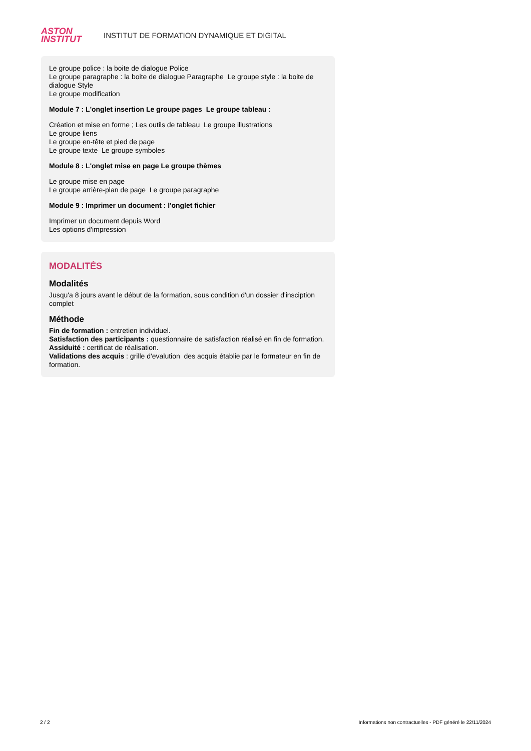ASTON
INSTITUT
INSTITUT DE FORMATION DYNAMIQUE ET DIGITAL
Le groupe police : la boite de dialogue Police
Le groupe paragraphe : la boite de dialogue Paragraphe Le groupe style : la boite de dialogue Style
Le groupe modification
Module 7 : L'onglet insertion Le groupe pages Le groupe tableau :
Création et mise en forme ; Les outils de tableau Le groupe illustrations
Le groupe liens
Le groupe en-tête et pied de page
Le groupe texte Le groupe symboles
Module 8 : L'onglet mise en page Le groupe thèmes
Le groupe mise en page
Le groupe arrière-plan de page Le groupe paragraphe
Module 9 : Imprimer un document : l'onglet fichier
Imprimer un document depuis Word
Les options d'impression
MODALITÉS
Modalités
Jusqu'a 8 jours avant le début de la formation, sous condition d'un dossier d'insciption complet
Méthode
Fin de formation : entretien individuel.
Satisfaction des participants : questionnaire de satisfaction réalisé en fin de formation.
Assiduité : certificat de réalisation.
Validations des acquis : grille d'evalution des acquis établie par le formateur en fin de formation.
2 / 2 Informations non contractuelles - PDF généré le 22/11/2024